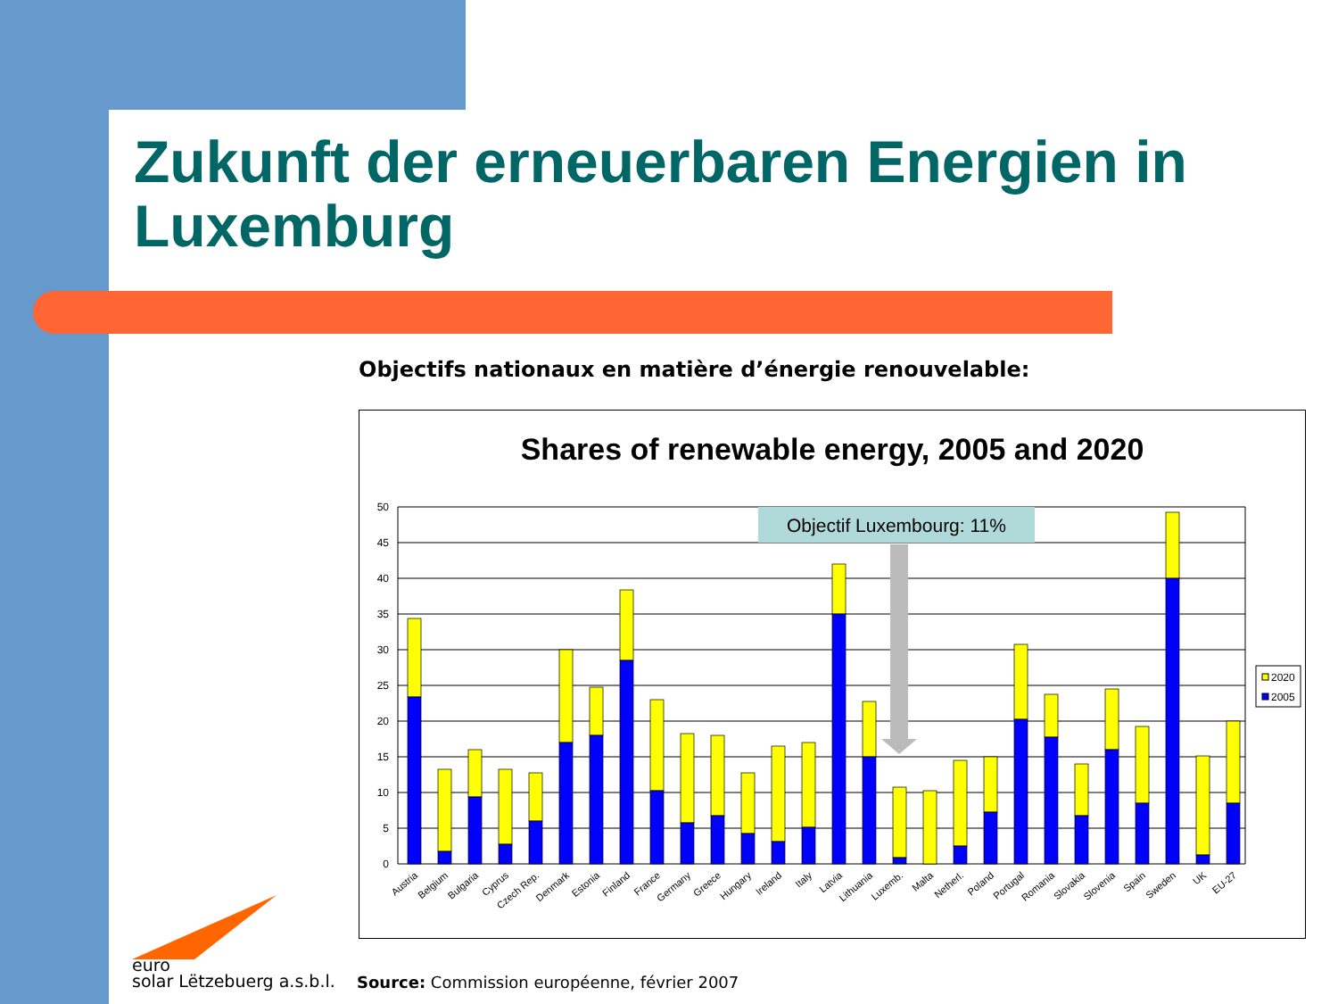Zukunft der erneuerbaren Energien in Luxemburg
Objectifs nationaux en matière d’énergie renouvelable:
Shares of renewable energy, 2005 and 2020
50
45
40
35
30
25
20
15
10
5
0
Objectif Luxembourg: 11%
2020
2005
Austria
Belgium
Bulgaria
Cyprus
Czech Rep.
Denmark
Estonia
Finland
France
Germany
Greece
Hungary
Ireland
Italy
Latvia
Lithuania
Luxemb.
Malta
Netherl.
Poland
Portugal
Romania
Slovakia
Slovenia
Spain
Sweden
UK
EU-27
euro
solar Lëtzebuerg a.s.b.l.
Source: Commission européenne, février 2007